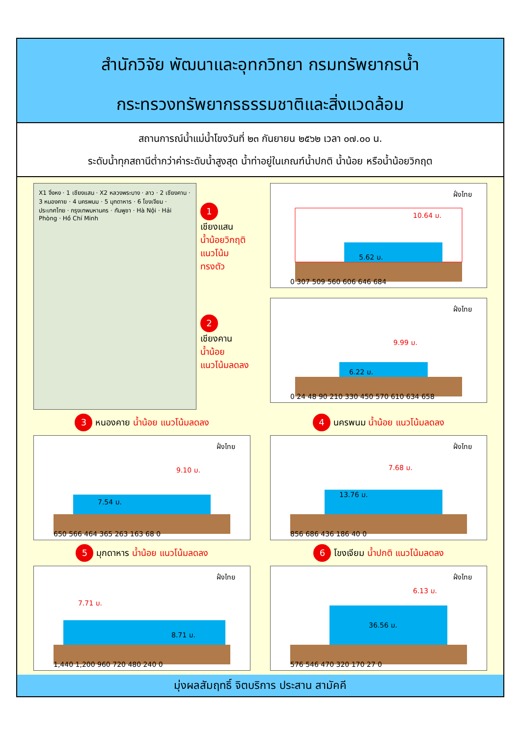สำนักวิจัย พัฒนาและอุทกวิทยา กรมทรัพยากรน้ำ
กระทรวงทรัพยากรธรรมชาติและสิ่งแวดล้อม
สถานการณ์น้ำแม่น้ำโขงวันที่ ๒๓ กันยายน ๒๕๖๒ เวลา ๐๗.๐๐ น.
ระดับน้ำทุกสถานีต่ำกว่าค่าระดับน้ำสูงสุด น้ำท่าอยู่ในเกณฑ์น้ำปกติ น้ำน้อย หรือน้ำน้อยวิกฤต
X1 จิ่งหง · 1 เชียงแสน · X2 หลวงพระบาง · ลาว · 2 เชียงคาน · 3 หนองคาย · 4 นครพนม · 5 มุกดาหาร · 6 โขงเจียม · ประเทศไทย · กรุงเทพมหานคร · กัมพูชา · Hà Nội · Hải Phòng · Hồ Chí Minh
1 เชียงแสน
น้ำน้อยวิกฤติ
แนวโน้มทรงตัว
2 เชียงคาน
น้ำน้อย
แนวโน้มลดลง
ฝั่งไทย
10.64 ม.
5.62 ม.
0 307 509 560 606 646 684
ฝั่งไทย
9.99 ม.
6.22 ม.
0 24 48 90 210 330 450 570 610 634 658
3 หนองคาย น้ำน้อย แนวโน้มลดลง
4 นครพนม น้ำน้อย แนวโน้มลดลง
ฝั่งไทย
9.10 ม.
7.54 ม.
650 566 464 365 263 163 68 0
ฝั่งไทย
7.68 ม.
13.76 ม.
856 686 436 186 40 0
5 มุกดาหาร น้ำน้อย แนวโน้มลดลง
6 โขงเจียม น้ำปกติ แนวโน้มลดลง
ฝั่งไทย
7.71 ม.
8.71 ม.
1,440 1,200 960 720 480 240 0
ฝั่งไทย
6.13 ม.
36.56 ม.
576 546 470 320 170 27 0
มุ่งผลสัมฤทธิ์ จิตบริการ ประสาน สามัคคี